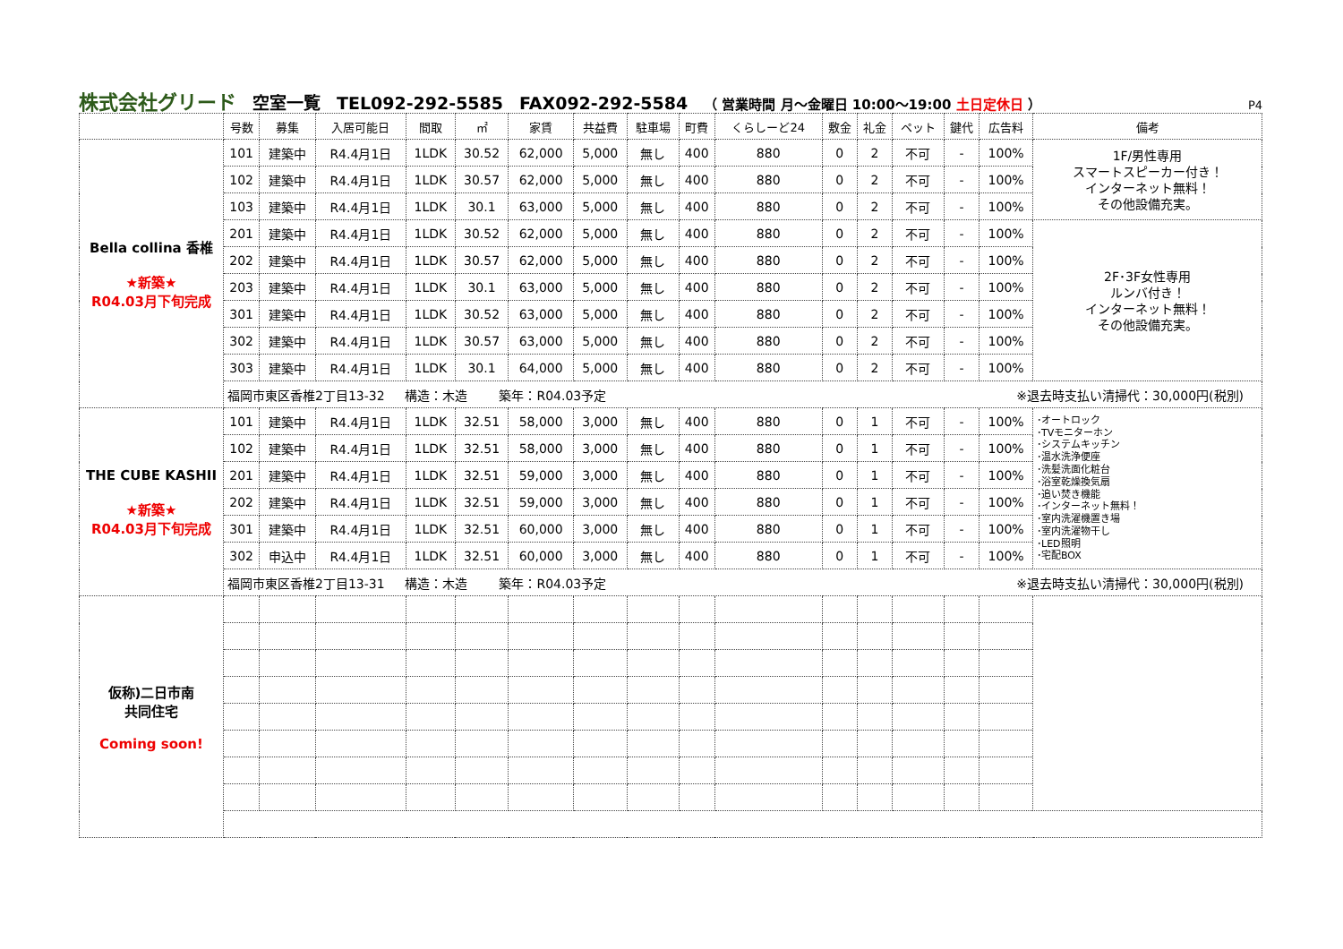株式会社グリード 空室一覧 TEL092-292-5585 FAX092-292-5584 （ 営業時間 月～金曜日 10:00～19:00 土日定休日 ） P4
| | 号数 | 募集 | 入居可能日 | 間取 | ㎡ | 家賃 | 共益費 | 駐車場 | 町費 | くらしーど24 | 敷金 | 礼金 | ペット | 鍵代 | 広告料 | 備考 |
| --- | --- | --- | --- | --- | --- | --- | --- | --- | --- | --- | --- | --- | --- | --- | --- | --- |
| Bella collina 香椎 ★新築★ R04.03月下旬完成 | 101 | 建築中 | R4.4月1日 | 1LDK | 30.52 | 62,000 | 5,000 | 無し | 400 | 880 | 0 | 2 | 不可 | - | 100% | 1F/男性専用 スマートスピーカー付き！ インターネット無料！ その他設備充実。 |
| | 102 | 建築中 | R4.4月1日 | 1LDK | 30.57 | 62,000 | 5,000 | 無し | 400 | 880 | 0 | 2 | 不可 | - | 100% | |
| | 103 | 建築中 | R4.4月1日 | 1LDK | 30.1 | 63,000 | 5,000 | 無し | 400 | 880 | 0 | 2 | 不可 | - | 100% | |
| | 201 | 建築中 | R4.4月1日 | 1LDK | 30.52 | 62,000 | 5,000 | 無し | 400 | 880 | 0 | 2 | 不可 | - | 100% | 2F･3F女性専用 ルンバ付き！ インターネット無料！ その他設備充実。 |
| | 202 | 建築中 | R4.4月1日 | 1LDK | 30.57 | 62,000 | 5,000 | 無し | 400 | 880 | 0 | 2 | 不可 | - | 100% | |
| | 203 | 建築中 | R4.4月1日 | 1LDK | 30.1 | 63,000 | 5,000 | 無し | 400 | 880 | 0 | 2 | 不可 | - | 100% | |
| | 301 | 建築中 | R4.4月1日 | 1LDK | 30.52 | 63,000 | 5,000 | 無し | 400 | 880 | 0 | 2 | 不可 | - | 100% | |
| | 302 | 建築中 | R4.4月1日 | 1LDK | 30.57 | 63,000 | 5,000 | 無し | 400 | 880 | 0 | 2 | 不可 | - | 100% | |
| | 303 | 建築中 | R4.4月1日 | 1LDK | 30.1 | 64,000 | 5,000 | 無し | 400 | 880 | 0 | 2 | 不可 | - | 100% | |
| | 福岡市東区香椎2丁目13-32 構造：木造 築年：R04.03予定 ※退去時支払い清掃代：30,000円(税別) | | | | | | | | | | | | | | | |
| THE CUBE KASHII ★新築★ R04.03月下旬完成 | 101 | 建築中 | R4.4月1日 | 1LDK | 32.51 | 58,000 | 3,000 | 無し | 400 | 880 | 0 | 1 | 不可 | - | 100% | ･オートロック ･TVモニターホン ･システムキッチン ･温水洗浄便座 ･洗髪洗面化粧台 ･浴室乾燥換気扇 ･追い焚き機能 ･インターネット無料！ ･室内洗濯機置き場 ･室内洗濯物干し ･LED照明 ･宅配BOX |
| | 102 | 建築中 | R4.4月1日 | 1LDK | 32.51 | 58,000 | 3,000 | 無し | 400 | 880 | 0 | 1 | 不可 | - | 100% | |
| | 201 | 建築中 | R4.4月1日 | 1LDK | 32.51 | 59,000 | 3,000 | 無し | 400 | 880 | 0 | 1 | 不可 | - | 100% | |
| | 202 | 建築中 | R4.4月1日 | 1LDK | 32.51 | 59,000 | 3,000 | 無し | 400 | 880 | 0 | 1 | 不可 | - | 100% | |
| | 301 | 建築中 | R4.4月1日 | 1LDK | 32.51 | 60,000 | 3,000 | 無し | 400 | 880 | 0 | 1 | 不可 | - | 100% | |
| | 302 | 申込中 | R4.4月1日 | 1LDK | 32.51 | 60,000 | 3,000 | 無し | 400 | 880 | 0 | 1 | 不可 | - | 100% | |
| | 福岡市東区香椎2丁目13-31 構造：木造 築年：R04.03予定 ※退去時支払い清掃代：30,000円(税別) | | | | | | | | | | | | | | | |
| 仮称)二日市南 共同住宅 Coming soon! | | | | | | | | | | | | | | | | |